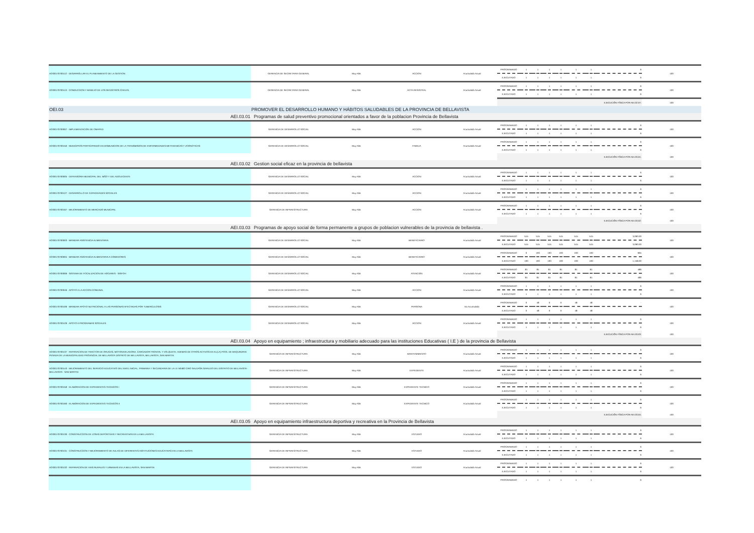| AOI30170700112 - DESARROLLAR EL PLANEAMIENTO DE LA GESTION | GERENCIA DE SECRETARIA GENERAL | Muy Alta | ACCION | Acumulado Anual | PROGRAMADO | 1 | 1 | 1 | 1 | 1 | 1 | 6 | 100 |
| | | | | | EJECUTADO | 1 | 1 | 1 | 1 | 1 | 1 | 6 | |
| AOI30170700113 - CONDUCCION Y MANEJO DE LOS REGISTROS CIVILES; | GERENCIA DE SECRETARIA GENERAL | Muy Alta | ACTA REGISTRAL | Acumulado Anual | PROGRAMADO | 1 | 1 | 1 | 1 | 1 | 1 | 6 | 100 |
| | | | | | EJECUTADO | 1 | 1 | 1 | 1 | 1 | 1 | 6 | |
| | | | | | EJECUCIÓN FÍSICA POR AEI.02.07: | | | | | | | | 100 |
| OEI.03 | PROMOVER EL DESARROLLO HUMANO Y HÁBITOS SALUDABLES DE LA PROVINCIA DE BELLAVISTA | | | | | | | | | | | | |
| AEI.03.01 | Programas de salud preventivo promocional orientados a favor de la poblacion Provincia de Bellavista | | | | | | | | | | | | |
| AOI30170700007 - IMPLEMENTACION DE OMAPED | GERENCIA DE DESARROLLO SOCIAL | Muy Alta | ACCION | Acumulado Anual | PROGRAMADO | 1 | 1 | 1 | 1 | 1 | 1 | 6 | 100 |
| | | | | | EJECUTADO | 1 | 1 | 1 | 1 | 1 | 1 | 6 | |
| AOI30170700150 - MUNICIPIOS PARTICIPANDO EN DISMUNICION DE LA TRANSMISION DE ENFERMEDADES METAXENICAS Y ZOONOTICAS | GERENCIA DE DESARROLLO SOCIAL | Muy Alta | FAMILIA | Acumulado Anual | PROGRAMADO | 1 | 1 | 1 | 1 | 1 | 1 | 6 | 100 |
| | | | | | EJECUTADO | 1 | 1 | 1 | 1 | 1 | 1 | 6 | |
| | | | | | EJECUCIÓN FÍSICA POR AEI.03.01: | | | | | | | | 100 |
| AEI.03.02 | Gestion social eficaz en la provincia de bellavista | | | | | | | | | | | | |
| AOI30170700005 - DEFENSORIA MUNICIPAL DEL NIÑO Y DEL ADOLECENTE | GERENCIA DE DESARROLLO SOCIAL | Muy Alta | ACCION | Acumulado Anual | PROGRAMADO | 1 | 1 | 1 | 1 | 1 | 1 | 6 | 100 |
| | | | | | EJECUTADO | 1 | 1 | 1 | 1 | 1 | 1 | 6 | |
| AOI30170700127 - DESARROLLO DE CAPACIDADES SOCIALES | GERENCIA DE DESARROLLO SOCIAL | Muy Alta | ACCION | Acumulado Anual | PROGRAMADO | 1 | 1 | 1 | 1 | 1 | 1 | 6 | 100 |
| | | | | | EJECUTADO | 1 | 1 | 1 | 1 | 1 | 1 | 6 | |
| AOI30170700167 - MEJORAMIENTO DE MERCADO MUNICIPAL | GERENCIA DE INFRAESTRUCTURA | Muy Alta | ACCION | Acumulado Anual | PROGRAMADO | 1 | 1 | 1 | 1 | 1 | 1 | 6 | 100 |
| | | | | | EJECUTADO | 1 | 1 | 1 | 1 | 1 | 1 | 6 | |
| | | | | | EJECUCIÓN FÍSICA POR AEI.03.02: | | | | | | | | 100 |
| AEI.03.03 | Programas de apoyo social de forma permanente a grupos de poblacion vulnerables de la provincia de bellavista . | | | | | | | | | | | | |
| AOI30170700003 - BRINDAR ASISTENCIA ALIMENTARIA | GERENCIA DE DESARROLLO SOCIAL | Muy Alta | BENEFICIARIO | Acumulado Anual | PROGRAMADO | 515 | 515 | 515 | 515 | 515 | 515 | 3,090.00 | 100 |
| | | | | | EJECUTADO | 515 | 515 | 515 | 515 | 515 | 515 | 3,090.00 | |
| AOI30170700004 - BRINDAR ASISTENCIA ALIMENTARIA A COMEDORES | GERENCIA DE DESARROLLO SOCIAL | Muy Alta | BENEFICIARIO | Acumulado Anual | PROGRAMADO | 0 | 193 | 193 | 193 | 193 | 193 | 965 | 100 |
| | | | | | EJECUTADO | 193 | 193 | 193 | 193 | 193 | 193 | 1,158.00 | |
| AOI30170700006 - SISTEMA DE FOCALIZACION DE HOGARES - SISFOH | GERENCIA DE DESARROLLO SOCIAL | Muy Alta | ATENCION | Acumulado Anual | PROGRAMADO | 81 | 81 | 81 | 81 | 81 | 81 | 486 | 100 |
| | | | | | EJECUTADO | 81 | 81 | 81 | 81 | 81 | 81 | 486 | |
| AOI30170700046 - APOYO A LA ACCION COMUNAL | GERENCIA DE DESARROLLO SOCIAL | Muy Alta | ACCION | Acumulado Anual | PROGRAMADO | 1 | 1 | 1 | 1 | 1 | 1 | 6 | 100 |
| | | | | | EJECUTADO | 1 | 1 | 1 | 1 | 1 | 1 | 6 | |
| AOI30170700106 - BRINDAR APOYO NUTRICIONAL A LAS PERSONAS AFECTADAS POR TUBERCULOSIS | GERENCIA DE DESARROLLO SOCIAL | Muy Alta | PERSONA | No Acumulado | PROGRAMADO | 0 | 48 | 0 | 0 | 48 | 48 | - | 100 |
| | | | | | EJECUTADO | 0 | 48 | 0 | 0 | 48 | 48 | - | |
| AOI30170700129 - APOYO A PROGRAMAS SOCIALES | GERENCIA DE DESARROLLO SOCIAL | Muy Alta | ACCION | Acumulado Anual | PROGRAMADO | 1 | 1 | 1 | 1 | 1 | 1 | 6 | 100 |
| | | | | | EJECUTADO | 1 | 1 | 1 | 1 | 1 | 1 | 6 | |
| | | | | | EJECUCIÓN FÍSICA POR AEI.03.03: | | | | | | | | 100 |
| AEI.03.04 | Apoyo en equipamiento ; infraestructura y mobiliario adecuado para las instituciones Educativas ( I.E ) de la provincia de Bellavista | | | | | | | | | | | | |
| AOI30170700137 - REPARACION DE TRACTOR DE ORUGAS, MOTONIVELADORA, CARGADOR FRONTAL Y VOLQUETE; ADEMAS DE OTROS ACTIVOS EN EL(LA) POOL DE MAQUINARIA PESADA DE LA MUNICIPALIDAD PROVINCIAL DE BELLAVISTA DISTRITO DE BELLAVISTA, BELLAVISTA, SAN MARTIN | GERENCIA DE INFRAESTRUCTURA | Muy Alta | MANTENIMIENTO | Acumulado Anual | PROGRAMADO | 1 | 1 | 1 | 1 | 1 | 1 | 6 | 100 |
| | | | | | EJECUTADO | 1 | 1 | 1 | 1 | 1 | 1 | 6 | |
| AOI30170700143 - MEJORAMIENTO DEL SERVICIO EDUCATIVO DEL NIVEL INICIAL, PRIMARIA Y SECUNDARIA DE LA I.E N0482 CIRO SALDAÑA GIRALDO DEL DISTRITO DE BELLAVISTA - BELLAVISTA - SAN MARTIN | GERENCIA DE INFRAESTRUCTURA | Muy Alta | EXPEDIENTE | Acumulado Anual | PROGRAMADO | 1 | 1 | 1 | 1 | 1 | 1 | 6 | 100 |
| | | | | | EJECUTADO | 1 | 1 | 1 | 1 | 1 | 1 | 6 | |
| AOI30170700159 - ELABORACION DE EXPEDIENTES TECNICOS I | GERENCIA DE INFRAESTRUCTURA | Muy Alta | EXPEDIENTE TECNICO | Acumulado Anual | PROGRAMADO | 1 | 1 | 1 | 1 | 1 | 1 | 6 | 100 |
| | | | | | EJECUTADO | 1 | 1 | 1 | 1 | 1 | 1 | 6 | |
| AOI30170700160 - ELABORACION DE EXPEDIENTES TECNICOS II | GERENCIA DE INFRAESTRUCTURA | Muy Alta | EXPEDIENTE TECNICO | Acumulado Anual | PROGRAMADO | 1 | 1 | 1 | 1 | 1 | 1 | 6 | 100 |
| | | | | | EJECUTADO | 1 | 1 | 1 | 1 | 1 | 1 | 6 | |
| | | | | | EJECUCIÓN FÍSICA POR AEI.03.04: | | | | | | | | 100 |
| AEI.03.05 | Apoyo en equipamiento infraestructura deportiva y recreativa en la Provincia de Bellavista | | | | | | | | | | | | |
| AOI30170700130 - CONSTRUCCION DE LOSAS DEPORTIVAS Y RECREATIVAS EN LA BELLAVISTA | GERENCIA DE INFRAESTRUCTURA | Muy Alta | ESTUDIO | Acumulado Anual | PROGRAMADO | 1 | 1 | 1 | 1 | 1 | 1 | 6 | 100 |
| | | | | | EJECUTADO | 1 | 1 | 1 | 1 | 1 | 1 | 6 | |
| AOI30170700131 - CONSTRUCCION Y MEJORAMIENTO DE AULAS DE DIFERENTES INSTITUCIONES EDUCATIVAS EN LA BELLAVISTA | GERENCIA DE INFRAESTRUCTURA | Muy Alta | ESTUDIO | Acumulado Anual | PROGRAMADO | 1 | 1 | 1 | 1 | 1 | 1 | 6 | 100 |
| | | | | | EJECUTADO | 1 | 1 | 1 | 1 | 1 | 1 | 6 | |
| AOI30170700132 - REPARACION DE VIAS RURALES Y URBANAS EN LA BELLAVISTA, SAN MARTIN | GERENCIA DE INFRAESTRUCTURA | Muy Alta | ESTUDIO | Acumulado Anual | PROGRAMADO | 1 | 1 | 1 | 1 | 1 | 1 | 6 | 100 |
| | | | | | EJECUTADO | 1 | 1 | 1 | 1 | 1 | 1 | 6 | |
| | | | | | PROGRAMADO | 1 | 1 | 1 | 1 | 1 | 1 | 6 | |